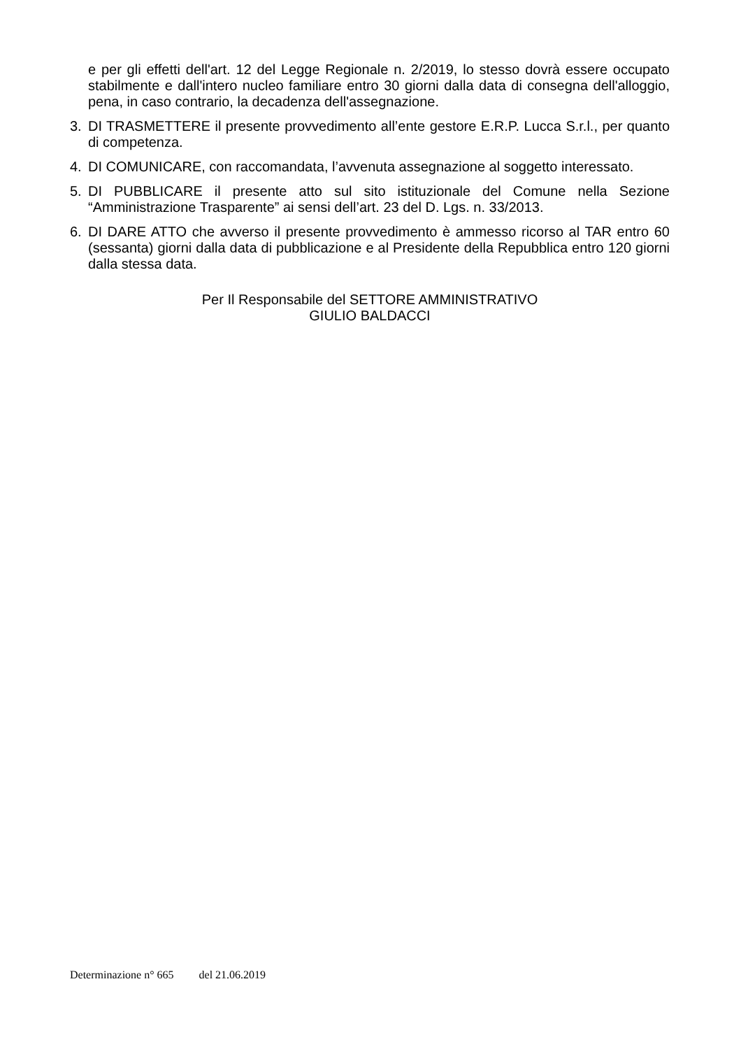e per gli effetti dell'art. 12 del Legge Regionale n. 2/2019, lo stesso dovrà essere occupato stabilmente e dall'intero nucleo familiare entro 30 giorni dalla data di consegna dell'alloggio, pena, in caso contrario, la decadenza dell'assegnazione.
3. DI TRASMETTERE il presente provvedimento all’ente gestore E.R.P. Lucca S.r.l., per quanto di competenza.
4. DI COMUNICARE, con raccomandata, l’avvenuta assegnazione al soggetto interessato.
5. DI PUBBLICARE il presente atto sul sito istituzionale del Comune nella Sezione “Amministrazione Trasparente” ai sensi dell’art. 23 del D. Lgs. n. 33/2013.
6. DI DARE ATTO che avverso il presente provvedimento è ammesso ricorso al TAR entro 60 (sessanta) giorni dalla data di pubblicazione e al Presidente della Repubblica entro 120 giorni dalla stessa data.
Per Il Responsabile del SETTORE AMMINISTRATIVO
GIULIO BALDACCI
Determinazione n° 665 del 21.06.2019